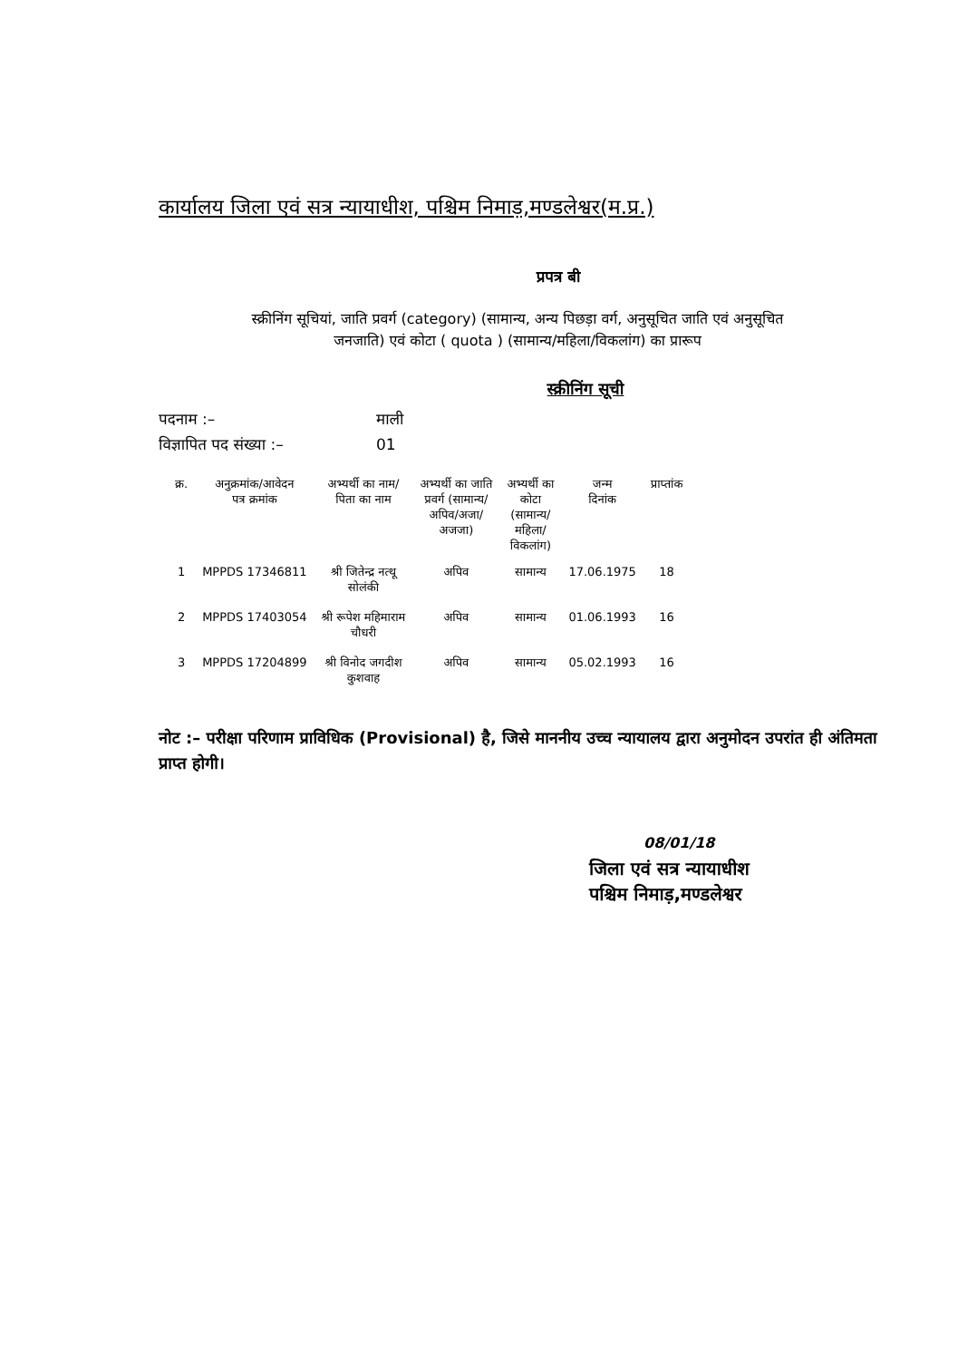कार्यालय जिला एवं सत्र न्यायाधीश, पश्चिम निमाड़,मण्डलेश्वर(म.प्र.)
प्रपत्र बी
स्क्रीनिंग सूचियां, जाति प्रवर्ग (category) (सामान्य, अन्य पिछड़ा वर्ग, अनुसूचित जाति एवं अनुसूचित
जनजाति) एवं कोटा ( quota ) (सामान्य/महिला/विकलांग) का प्रारूप
स्क्रीनिंग सूची
पदनाम :– माली
विज्ञापित पद संख्या :– 01
| क्र. | अनुक्रमांक/आवेदन पत्र क्रमांक | अभ्यर्थी का नाम/ पिता का नाम | अभ्यर्थी का जाति प्रवर्ग (सामान्य/ अपिव/अजा/ अजजा) | अभ्यर्थी का कोटा (सामान्य/ महिला/ विकलांग) | जन्म दिनांक | प्राप्तांक |
| --- | --- | --- | --- | --- | --- | --- |
| 1 | MPPDS 17346811 | श्री जितेन्द्र नत्थू सोलंकी | अपिव | सामान्य | 17.06.1975 | 18 |
| 2 | MPPDS 17403054 | श्री रूपेश महिमाराम चौधरी | अपिव | सामान्य | 01.06.1993 | 16 |
| 3 | MPPDS 17204899 | श्री विनोद जगदीश कुशवाह | अपिव | सामान्य | 05.02.1993 | 16 |
नोट :– परीक्षा परिणाम प्राविधिक (Provisional) है, जिसे माननीय उच्च न्यायालय द्वारा अनुमोदन उपरांत ही अंतिमता प्राप्त होगी।
08/01/18
जिला एवं सत्र न्यायाधीश
पश्चिम निमाड़,मण्डलेश्वर